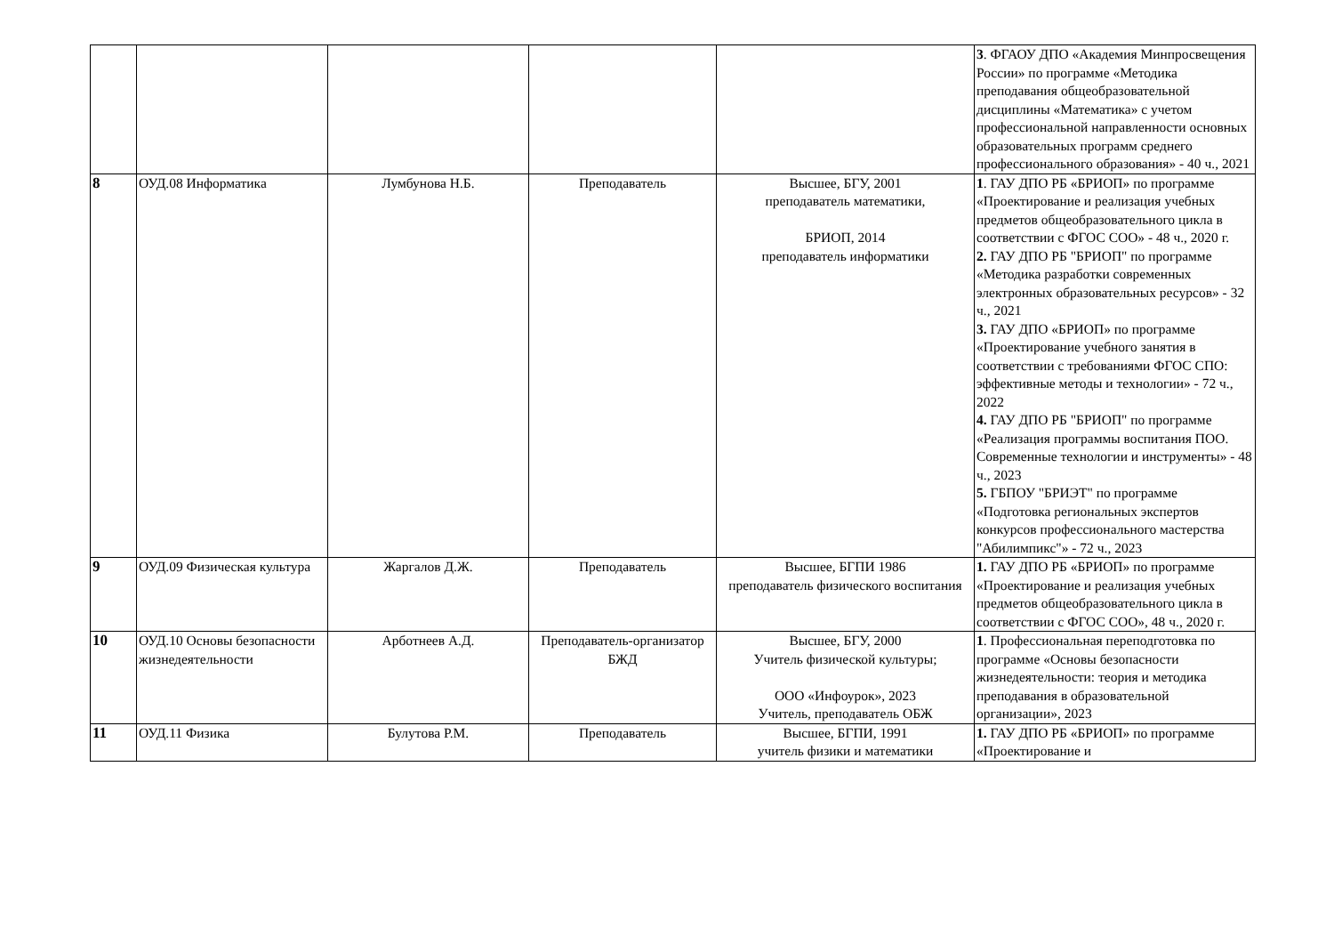| | | | | | 3 . ФГАОУ ДПО «Академия Минпросвещения России» по программе «Методика преподавания общеобразовательной дисциплины «Математика» с учетом профессиональной направленности основных образовательных программ среднего профессионального образования» - 40 ч., 2021 |
| 8 | ОУД.08 Информатика | Лумбунова Н.Б. | Преподаватель | Высшее, БГУ, 2001 преподаватель математики, БРИОП, 2014 преподаватель информатики | 1 . ГАУ ДПО РБ «БРИОП» по программе «Проектирование и реализация учебных предметов общеобразовательного цикла в соответствии с ФГОС СОО» - 48 ч., 2020 г. 2. ГАУ ДПО РБ "БРИОП" по программе «Методика разработки современных электронных образовательных ресурсов» - 32 ч., 2021 3. ГАУ ДПО «БРИОП» по программе «Проектирование учебного занятия в соответствии с требованиями ФГОС СПО: эффективные методы и технологии» - 72 ч., 2022 4. ГАУ ДПО РБ "БРИОП" по программе «Реализация программы воспитания ПОО. Современные технологии и инструменты» - 48 ч., 2023 5. ГБПОУ "БРИЭТ" по программе «Подготовка региональных экспертов конкурсов профессионального мастерства "Абилимпикс"» - 72 ч., 2023 |
| 9 | ОУД.09 Физическая культура | Жаргалов Д.Ж. | Преподаватель | Высшее, БГПИ 1986 преподаватель физического воспитания | 1. ГАУ ДПО РБ «БРИОП» по программе «Проектирование и реализация учебных предметов общеобразовательного цикла в соответствии с ФГОС СОО», 48 ч., 2020 г. |
| 10 | ОУД.10 Основы безопасности жизнедеятельности | Арботнеев А.Д. | Преподаватель-организатор БЖД | Высшее, БГУ, 2000 Учитель физической культуры; ООО «Инфоурок», 2023 Учитель, преподаватель ОБЖ | 1 . Профессиональная переподготовка по программе «Основы безопасности жизнедеятельности: теория и методика преподавания в образовательной организации», 2023 |
| 11 | ОУД.11 Физика | Булутова Р.М. | Преподаватель | Высшее, БГПИ, 1991 учитель физики и математики | 1. ГАУ ДПО РБ «БРИОП» по программе «Проектирование и |